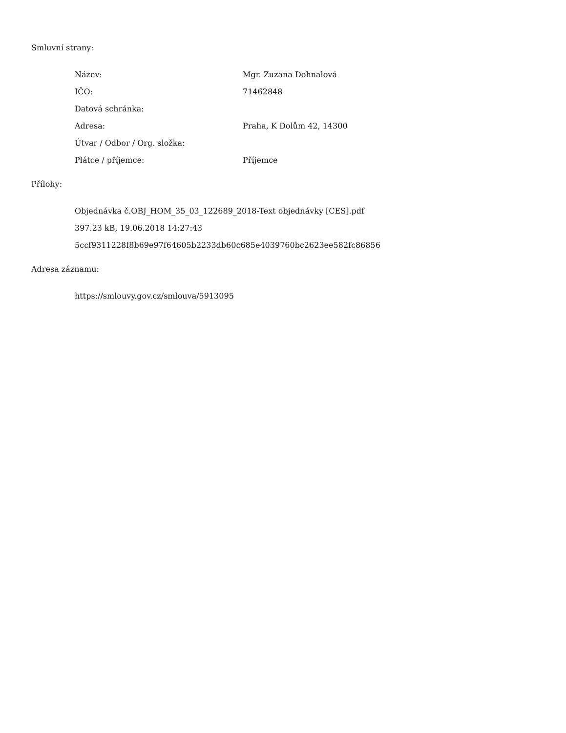Smluvní strany:
| Název: | Mgr. Zuzana Dohnalová |
| IČO: | 71462848 |
| Datová schránka: | |
| Adresa: | Praha, K Dolům 42, 14300 |
| Útvar / Odbor / Org. složka: | |
| Plátce / příjemce: | Příjemce |
Přílohy:
Objednávka č.OBJ_HOM_35_03_122689_2018-Text objednávky [CES].pdf
397.23 kB, 19.06.2018 14:27:43
5ccf9311228f8b69e97f64605b2233db60c685e4039760bc2623ee582fc86856
Adresa záznamu:
https://smlouvy.gov.cz/smlouva/5913095